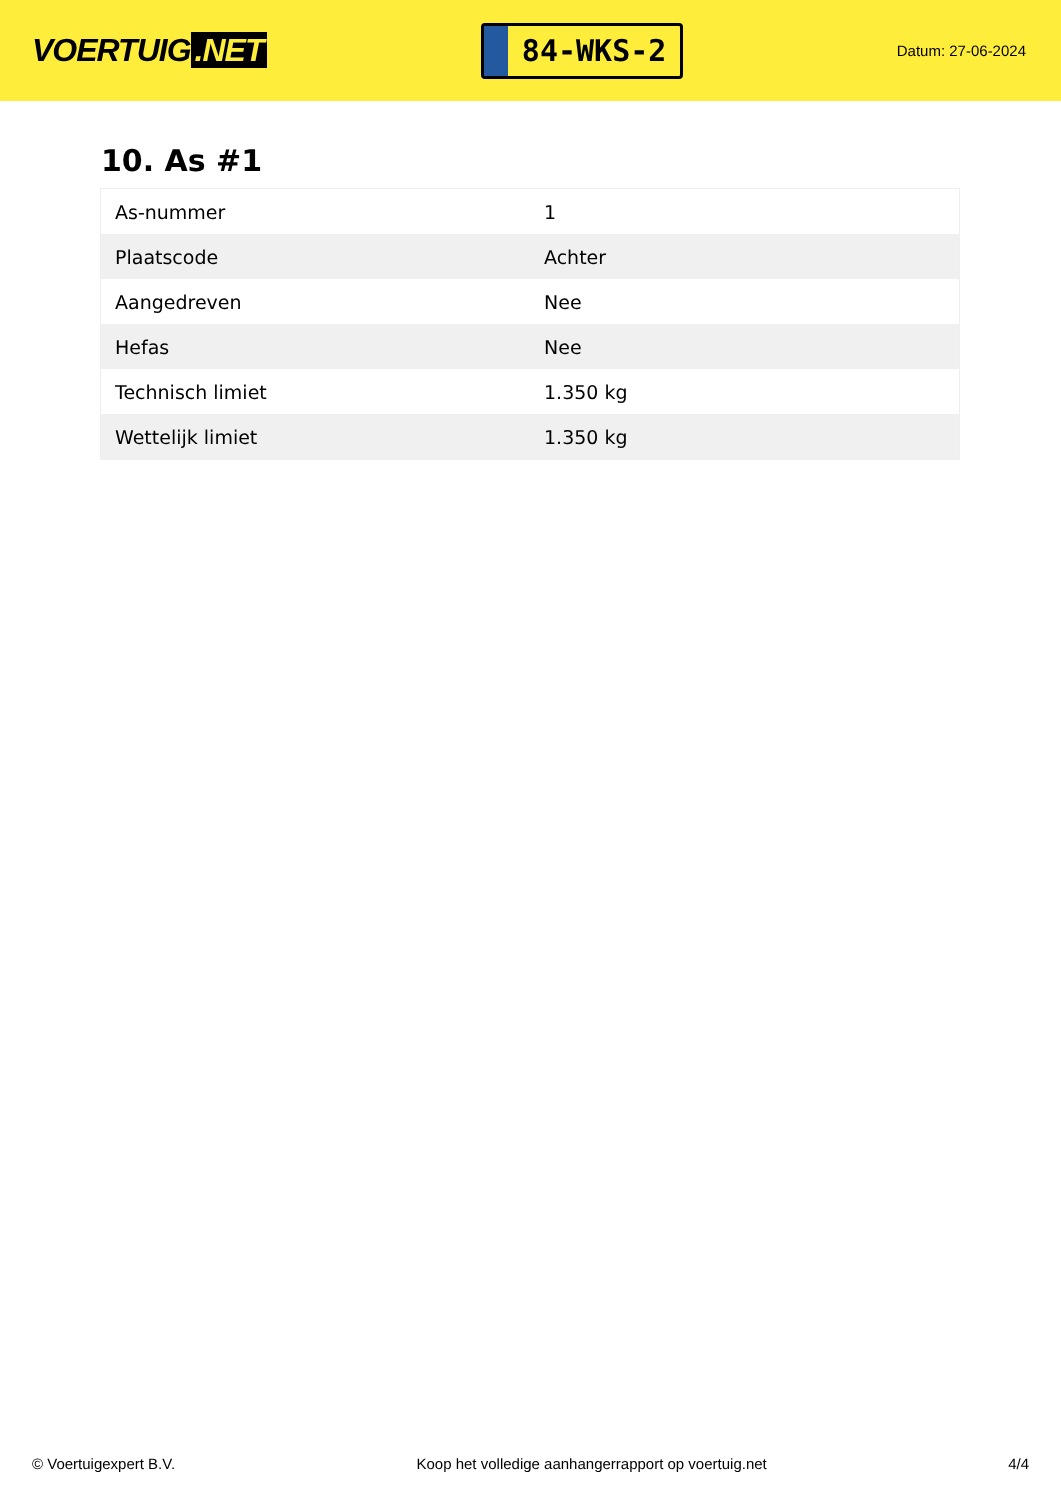VOERTUIG.NET
84-WKS-2
Datum: 27-06-2024
10. As #1
| As-nummer | 1 |
| Plaatscode | Achter |
| Aangedreven | Nee |
| Hefas | Nee |
| Technisch limiet | 1.350 kg |
| Wettelijk limiet | 1.350 kg |
© Voertuigexpert B.V. Koop het volledige aanhangerrapport op voertuig.net 4/4